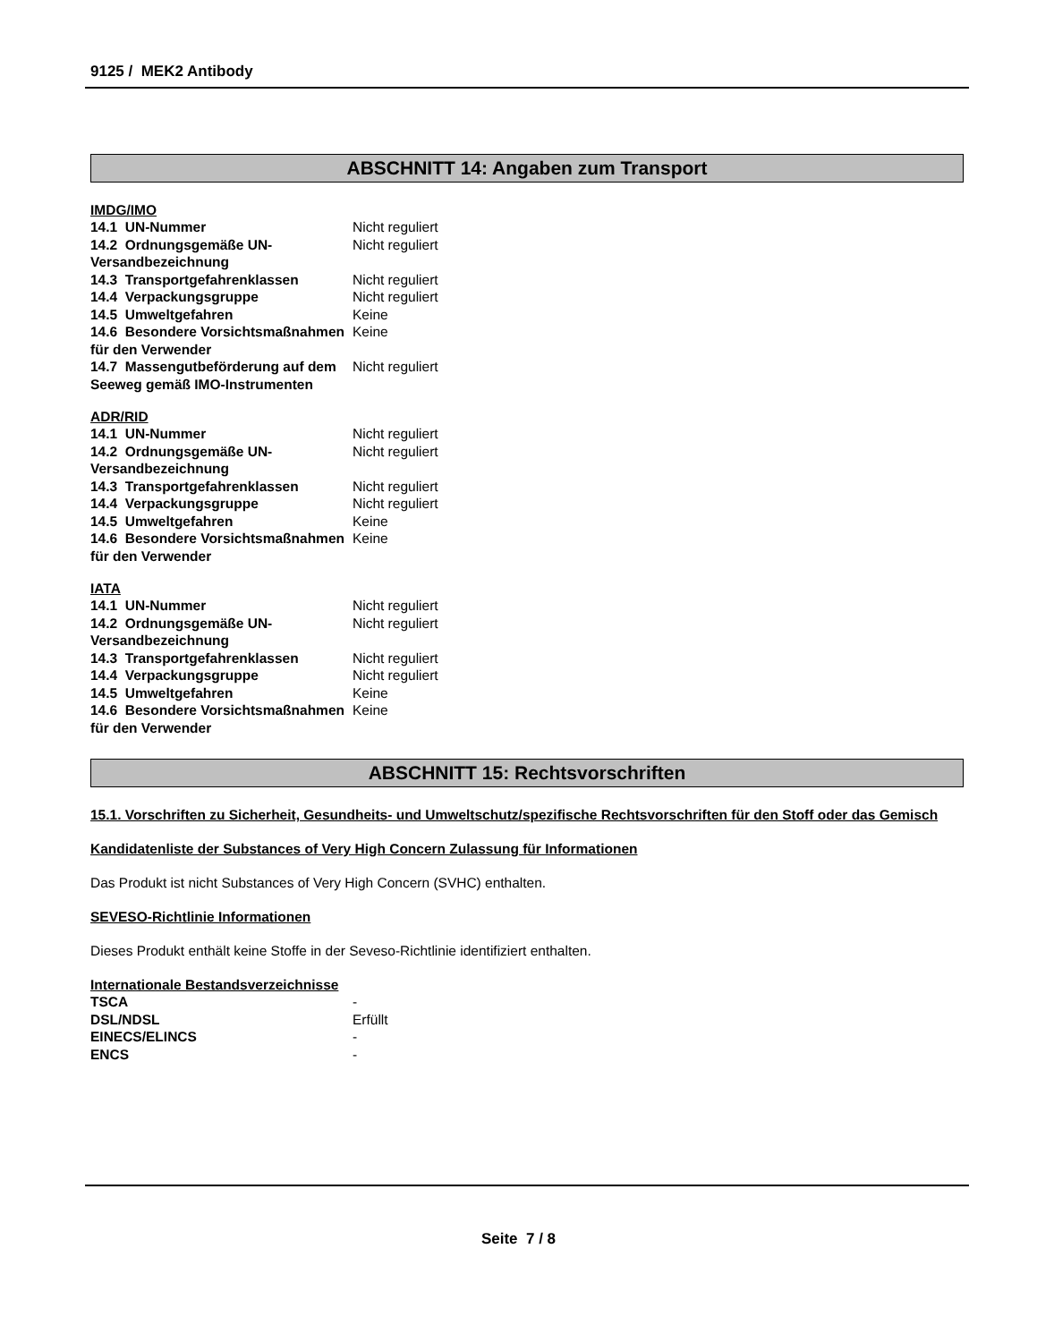9125 / MEK2 Antibody
ABSCHNITT 14: Angaben zum Transport
IMDG/IMO
| 14.1 UN-Nummer | Nicht reguliert |
| 14.2 Ordnungsgemäße UN-Versandbezeichnung | Nicht reguliert |
| 14.3 Transportgefahrenklassen | Nicht reguliert |
| 14.4 Verpackungsgruppe | Nicht reguliert |
| 14.5 Umweltgefahren | Keine |
| 14.6 Besondere Vorsichtsmaßnahmen für den Verwender | Keine |
| 14.7 Massengutbeförderung auf dem Seeweg gemäß IMO-Instrumenten | Nicht reguliert |
ADR/RID
| 14.1 UN-Nummer | Nicht reguliert |
| 14.2 Ordnungsgemäße UN-Versandbezeichnung | Nicht reguliert |
| 14.3 Transportgefahrenklassen | Nicht reguliert |
| 14.4 Verpackungsgruppe | Nicht reguliert |
| 14.5 Umweltgefahren | Keine |
| 14.6 Besondere Vorsichtsmaßnahmen für den Verwender | Keine |
IATA
| 14.1 UN-Nummer | Nicht reguliert |
| 14.2 Ordnungsgemäße UN-Versandbezeichnung | Nicht reguliert |
| 14.3 Transportgefahrenklassen | Nicht reguliert |
| 14.4 Verpackungsgruppe | Nicht reguliert |
| 14.5 Umweltgefahren | Keine |
| 14.6 Besondere Vorsichtsmaßnahmen für den Verwender | Keine |
ABSCHNITT 15: Rechtsvorschriften
15.1. Vorschriften zu Sicherheit, Gesundheits- und Umweltschutz/spezifische Rechtsvorschriften für den Stoff oder das Gemisch
Kandidatenliste der Substances of Very High Concern Zulassung für Informationen
Das Produkt ist nicht Substances of Very High Concern (SVHC) enthalten.
SEVESO-Richtlinie Informationen
Dieses Produkt enthält keine Stoffe in der Seveso-Richtlinie identifiziert enthalten.
Internationale Bestandsverzeichnisse
| TSCA | - |
| DSL/NDSL | Erfüllt |
| EINECS/ELINCS | - |
| ENCS | - |
Seite 7 / 8